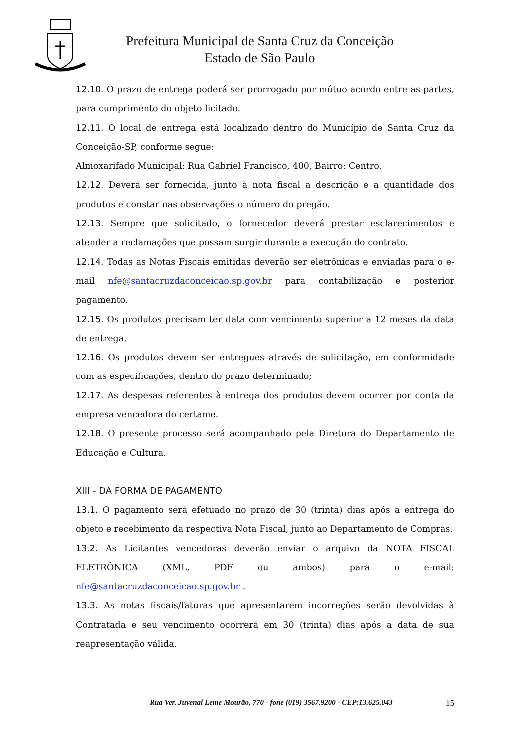Prefeitura Municipal de Santa Cruz da Conceição
Estado de São Paulo
12.10. O prazo de entrega poderá ser prorrogado por mútuo acordo entre as partes, para cumprimento do objeto licitado.
12.11. O local de entrega está localizado dentro do Município de Santa Cruz da Conceição-SP, conforme segue:
Almoxarifado Municipal: Rua Gabriel Francisco, 400, Bairro: Centro.
12.12. Deverá ser fornecida, junto à nota fiscal a descrição e a quantidade dos produtos e constar nas observações o número do pregão.
12.13. Sempre que solicitado, o fornecedor deverá prestar esclarecimentos e atender a reclamações que possam surgir durante a execução do contrato.
12.14. Todas as Notas Fiscais emitidas deverão ser eletrônicas e enviadas para o e-mail nfe@santacruzdaconceicao.sp.gov.br para contabilização e posterior pagamento.
12.15. Os produtos precisam ter data com vencimento superior a 12 meses da data de entrega.
12.16. Os produtos devem ser entregues através de solicitação, em conformidade com as especificações, dentro do prazo determinado;
12.17. As despesas referentes à entrega dos produtos devem ocorrer por conta da empresa vencedora do certame.
12.18. O presente processo será acompanhado pela Diretora do Departamento de Educação e Cultura.
XIII - DA FORMA DE PAGAMENTO
13.1. O pagamento será efetuado no prazo de 30 (trinta) dias após a entrega do objeto e recebimento da respectiva Nota Fiscal, junto ao Departamento de Compras.
13.2. As Licitantes vencedoras deverão enviar o arquivo da NOTA FISCAL ELETRÔNICA (XML, PDF ou ambos) para o e-mail: nfe@santacruzdaconceicao.sp.gov.br .
13.3. As notas fiscais/faturas que apresentarem incorreções serão devolvidas à Contratada e seu vencimento ocorrerá em 30 (trinta) dias após a data de sua reapresentação válida.
Rua Ver. Juvenal Leme Mourão, 770 - fone (019) 3567.9200 - CEP:13.625.043 15